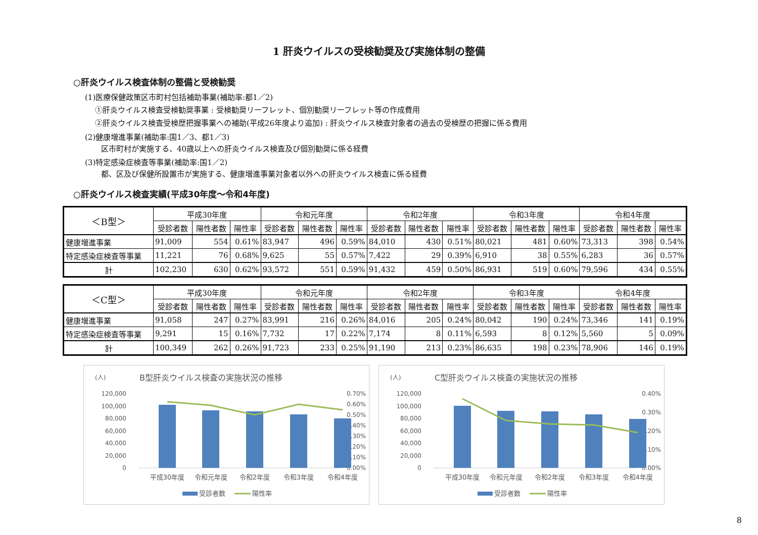1 肝炎ウイルスの受検勧奨及び実施体制の整備
○肝炎ウイルス検査体制の整備と受検勧奨
(1)医療保健政策区市町村包括補助事業(補助率:都1／2)
①肝炎ウイルス検査受検勧奨事業 : 受検勧奨リーフレット、個別勧奨リーフレット等の作成費用
②肝炎ウイルス検査受検歴把握事業への補助(平成26年度より追加) : 肝炎ウイルス検査対象者の過去の受検歴の把握に係る費用
(2)健康増進事業(補助率:国1／3、都1／3)
区市町村が実施する、40歳以上への肝炎ウイルス検査及び個別勧奨に係る経費
(3)特定感染症検査等事業(補助率:国1／2)
都、区及び保健所設置市が実施する、健康増進事業対象者以外への肝炎ウイルス検査に係る経費
○肝炎ウイルス検査実績(平成30年度～令和4年度)
| ＜B型＞ | 平成30年度 | | | 令和元年度 | | | 令和2年度 | | | 令和3年度 | | | 令和4年度 | | |
| --- | --- | --- | --- | --- | --- | --- | --- | --- | --- | --- | --- | --- | --- | --- | --- |
| | 受診者数 | 陽性者数 | 陽性率 | 受診者数 | 陽性者数 | 陽性率 | 受診者数 | 陽性者数 | 陽性率 | 受診者数 | 陽性者数 | 陽性率 | 受診者数 | 陽性者数 | 陽性率 |
| 健康増進事業 | 91,009 | 554 | 0.61% | 83,947 | 496 | 0.59% | 84,010 | 430 | 0.51% | 80,021 | 481 | 0.60% | 73,313 | 398 | 0.54% |
| 特定感染症検査等事業 | 11,221 | 76 | 0.68% | 9,625 | 55 | 0.57% | 7,422 | 29 | 0.39% | 6,910 | 38 | 0.55% | 6,283 | 36 | 0.57% |
| 計 | 102,230 | 630 | 0.62% | 93,572 | 551 | 0.59% | 91,432 | 459 | 0.50% | 86,931 | 519 | 0.60% | 79,596 | 434 | 0.55% |
| ＜C型＞ | 平成30年度 | | | 令和元年度 | | | 令和2年度 | | | 令和3年度 | | | 令和4年度 | | |
| --- | --- | --- | --- | --- | --- | --- | --- | --- | --- | --- | --- | --- | --- | --- | --- |
| | 受診者数 | 陽性者数 | 陽性率 | 受診者数 | 陽性者数 | 陽性率 | 受診者数 | 陽性者数 | 陽性率 | 受診者数 | 陽性者数 | 陽性率 | 受診者数 | 陽性者数 | 陽性率 |
| 健康増進事業 | 91,058 | 247 | 0.27% | 83,991 | 216 | 0.26% | 84,016 | 205 | 0.24% | 80,042 | 190 | 0.24% | 73,346 | 141 | 0.19% |
| 特定感染症検査等事業 | 9,291 | 15 | 0.16% | 7,732 | 17 | 0.22% | 7,174 | 8 | 0.11% | 6,593 | 8 | 0.12% | 5,560 | 5 | 0.09% |
| 計 | 100,349 | 262 | 0.26% | 91,723 | 233 | 0.25% | 91,190 | 213 | 0.23% | 86,635 | 198 | 0.23% | 78,906 | 146 | 0.19% |
(人)
B型肝炎ウイルス検査の実施状況の推移
120,000
100,000
80,000
60,000
40,000
20,000
0
0.70%
0.60%
0.50%
0.40%
0.30%
0.20%
0.10%
0.00%
平成30年度
令和元年度
令和2年度
令和3年度
令和4年度
受診者数
陽性率
(人)
C型肝炎ウイルス検査の実施状況の推移
120,000
100,000
80,000
60,000
40,000
20,000
0
0.40%
0.30%
0.20%
0.10%
0.00%
平成30年度
令和元年度
令和2年度
令和3年度
令和4年度
受診者数
陽性率
8